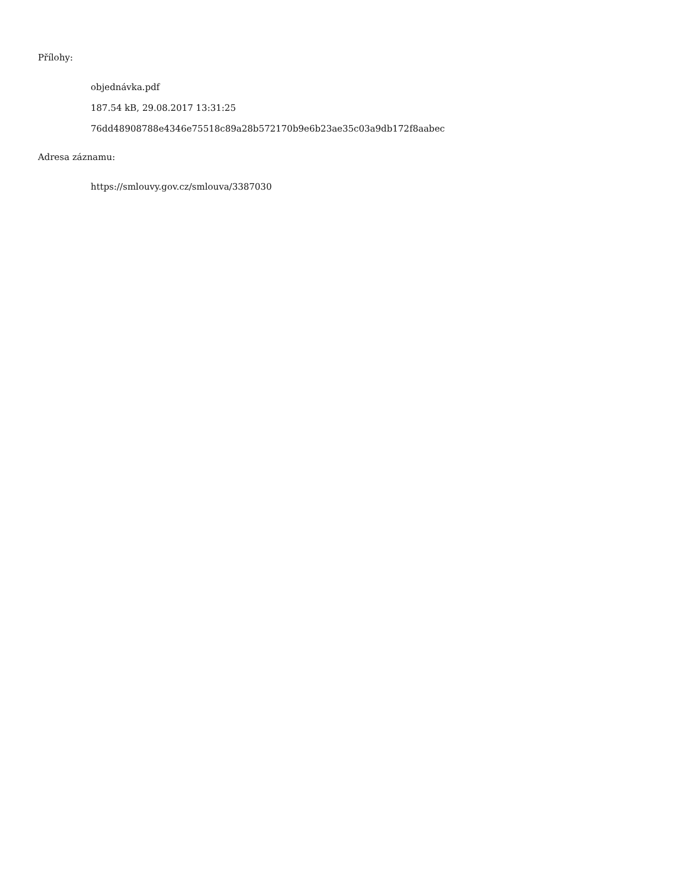Přílohy:
objednávka.pdf
187.54 kB, 29.08.2017 13:31:25
76dd48908788e4346e75518c89a28b572170b9e6b23ae35c03a9db172f8aabec
Adresa záznamu:
https://smlouvy.gov.cz/smlouva/3387030